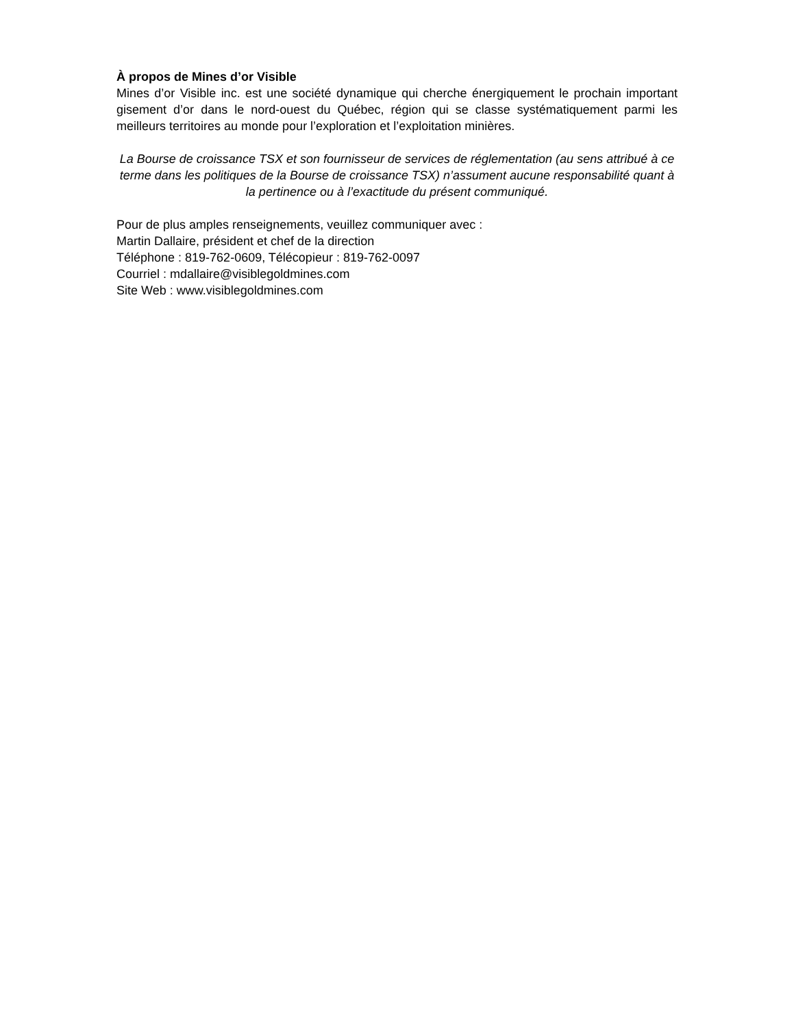À propos de Mines d’or Visible
Mines d’or Visible inc. est une société dynamique qui cherche énergiquement le prochain important gisement d’or dans le nord-ouest du Québec, région qui se classe systématiquement parmi les meilleurs territoires au monde pour l’exploration et l’exploitation minières.
La Bourse de croissance TSX et son fournisseur de services de réglementation (au sens attribué à ce terme dans les politiques de la Bourse de croissance TSX) n’assument aucune responsabilité quant à la pertinence ou à l’exactitude du présent communiqué.
Pour de plus amples renseignements, veuillez communiquer avec :
Martin Dallaire, président et chef de la direction
Téléphone : 819-762-0609, Télécopieur : 819-762-0097
Courriel : mdallaire@visiblegoldmines.com
Site Web : www.visiblegoldmines.com